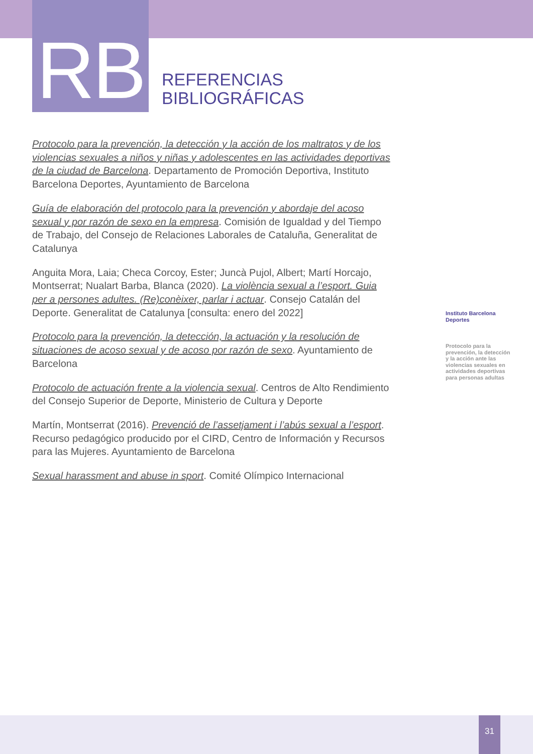RB
REFERENCIAS
BIBLIOGRÁFICAS
Protocolo para la prevención, la detección y la acción de los maltratos y de los violencias sexuales a niños y niñas y adolescentes en las actividades deportivas de la ciudad de Barcelona. Departamento de Promoción Deportiva, Instituto Barcelona Deportes, Ayuntamiento de Barcelona
Guía de elaboración del protocolo para la prevención y abordaje del acoso sexual y por razón de sexo en la empresa. Comisión de Igualdad y del Tiempo de Trabajo, del Consejo de Relaciones Laborales de Cataluña, Generalitat de Catalunya
Anguita Mora, Laia; Checa Corcoy, Ester; Juncà Pujol, Albert; Martí Horcajo, Montserrat; Nualart Barba, Blanca (2020). La violència sexual a l’esport. Guia per a persones adultes. (Re)conèixer, parlar i actuar. Consejo Catalán del Deporte. Generalitat de Catalunya [consulta: enero del 2022]
Protocolo para la prevención, la detección, la actuación y la resolución de situaciones de acoso sexual y de acoso por razón de sexo. Ayuntamiento de Barcelona
Protocolo de actuación frente a la violencia sexual. Centros de Alto Rendimiento del Consejo Superior de Deporte, Ministerio de Cultura y Deporte
Martín, Montserrat (2016). Prevenció de l’assetjament i l’abús sexual a l’esport. Recurso pedagógico producido por el CIRD, Centro de Información y Recursos para las Mujeres. Ayuntamiento de Barcelona
Sexual harassment and abuse in sport. Comité Olímpico Internacional
Instituto Barcelona Deportes
Protocolo para la prevención, la detección y la acción ante las violencias sexuales en actividades deportivas para personas adultas
31